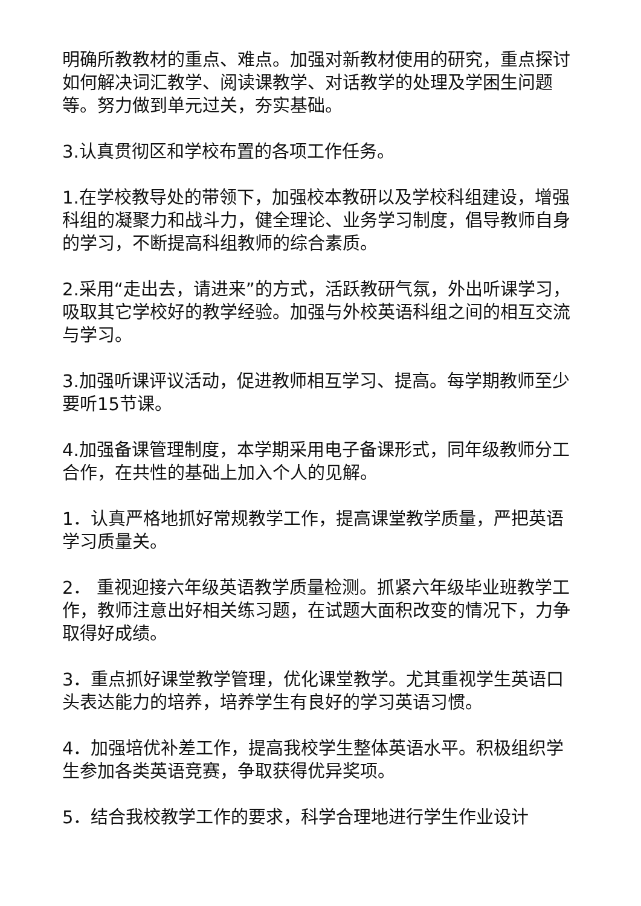明确所教教材的重点、难点。加强对新教材使用的研究，重点探讨如何解决词汇教学、阅读课教学、对话教学的处理及学困生问题等。努力做到单元过关，夯实基础。
3.认真贯彻区和学校布置的各项工作任务。
1.在学校教导处的带领下，加强校本教研以及学校科组建设，增强科组的凝聚力和战斗力，健全理论、业务学习制度，倡导教师自身的学习，不断提高科组教师的综合素质。
2.采用“走出去，请进来”的方式，活跃教研气氛，外出听课学习，吸取其它学校好的教学经验。加强与外校英语科组之间的相互交流与学习。
3.加强听课评议活动，促进教师相互学习、提高。每学期教师至少要听15节课。
4.加强备课管理制度，本学期采用电子备课形式，同年级教师分工合作，在共性的基础上加入个人的见解。
1．认真严格地抓好常规教学工作，提高课堂教学质量，严把英语学习质量关。
2． 重视迎接六年级英语教学质量检测。抓紧六年级毕业班教学工作，教师注意出好相关练习题，在试题大面积改变的情况下，力争取得好成绩。
3．重点抓好课堂教学管理，优化课堂教学。尤其重视学生英语口头表达能力的培养，培养学生有良好的学习英语习惯。
4．加强培优补差工作，提高我校学生整体英语水平。积极组织学生参加各类英语竞赛，争取获得优异奖项。
5．结合我校教学工作的要求，科学合理地进行学生作业设计